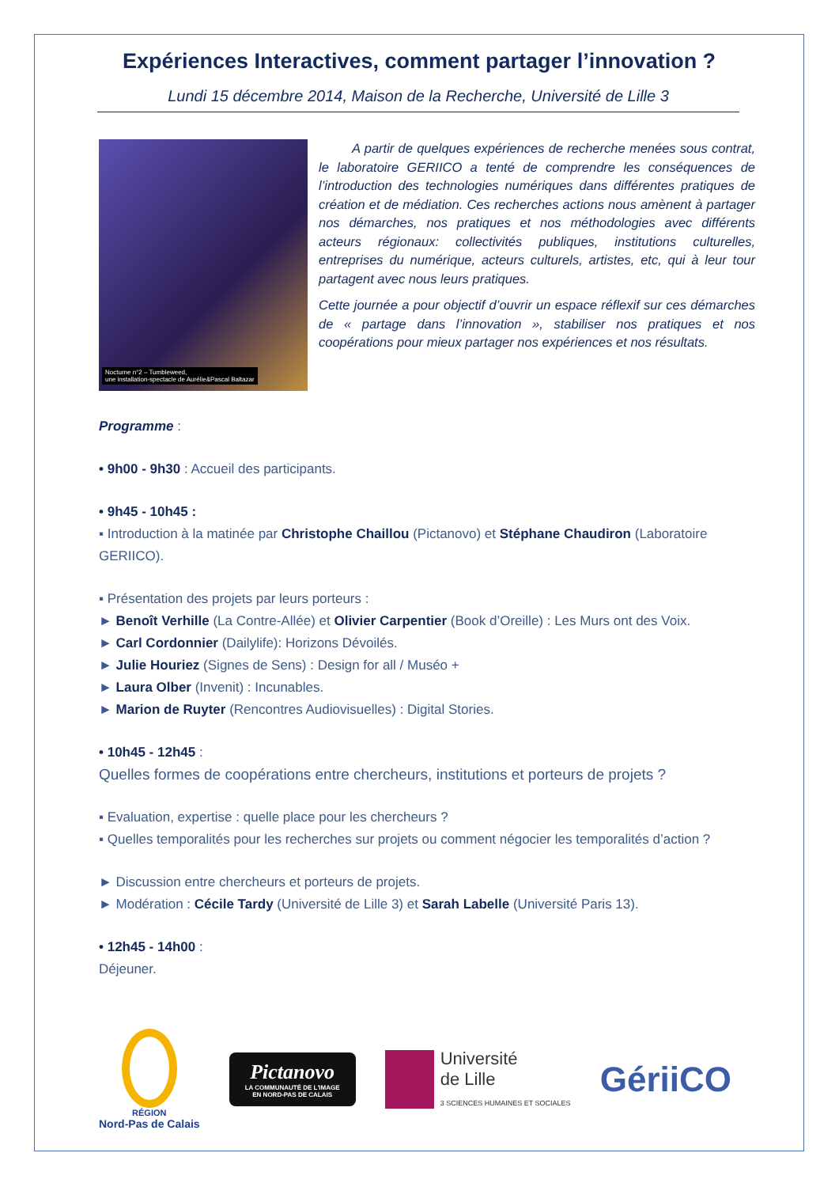Expériences Interactives, comment partager l’innovation ?
Lundi 15 décembre 2014, Maison de la Recherche, Université de Lille 3
Nocturne n°2 – Tumbleweed,
une installation-spectacle de Aurélie&Pascal Baltazar
A partir de quelques expériences de recherche menées sous contrat, le laboratoire GERIICO a tenté de comprendre les conséquences de l’introduction des technologies numériques dans différentes pratiques de création et de médiation. Ces recherches actions nous amènent à partager nos démarches, nos pratiques et nos méthodologies avec différents acteurs régionaux: collectivités publiques, institutions culturelles, entreprises du numérique, acteurs culturels, artistes, etc, qui à leur tour partagent avec nous leurs pratiques.
Cette journée a pour objectif d’ouvrir un espace réflexif sur ces démarches de « partage dans l’innovation », stabiliser nos pratiques et nos coopérations pour mieux partager nos expériences et nos résultats.
Programme :
• 9h00 - 9h30 : Accueil des participants.
• 9h45 - 10h45 :
▪ Introduction à la matinée par Christophe Chaillou (Pictanovo) et Stéphane Chaudiron (Laboratoire GERIICO).
▪ Présentation des projets par leurs porteurs :
► Benoît Verhille (La Contre-Allée) et Olivier Carpentier (Book d’Oreille) : Les Murs ont des Voix.
► Carl Cordonnier (Dailylife): Horizons Dévoilés.
► Julie Houriez (Signes de Sens) : Design for all / Muséo +
► Laura Olber (Invenit) : Incunables.
► Marion de Ruyter (Rencontres Audiovisuelles) : Digital Stories.
• 10h45 - 12h45 :
Quelles formes de coopérations entre chercheurs, institutions et porteurs de projets ?
▪ Evaluation, expertise : quelle place pour les chercheurs ?
▪ Quelles temporalités pour les recherches sur projets ou comment négocier les temporalités d’action ?
► Discussion entre chercheurs et porteurs de projets.
► Modération : Cécile Tardy (Université de Lille 3) et Sarah Labelle (Université Paris 13).
• 12h45 - 14h00 :
Déjeuner.
RÉGION
Nord-Pas de Calais
Pictanovo
LA COMMUNAUTÉ DE L'IMAGE
EN NORD-PAS DE CALAIS
Université
de Lille
3 SCIENCES HUMAINES ET SOCIALES
GériiCO